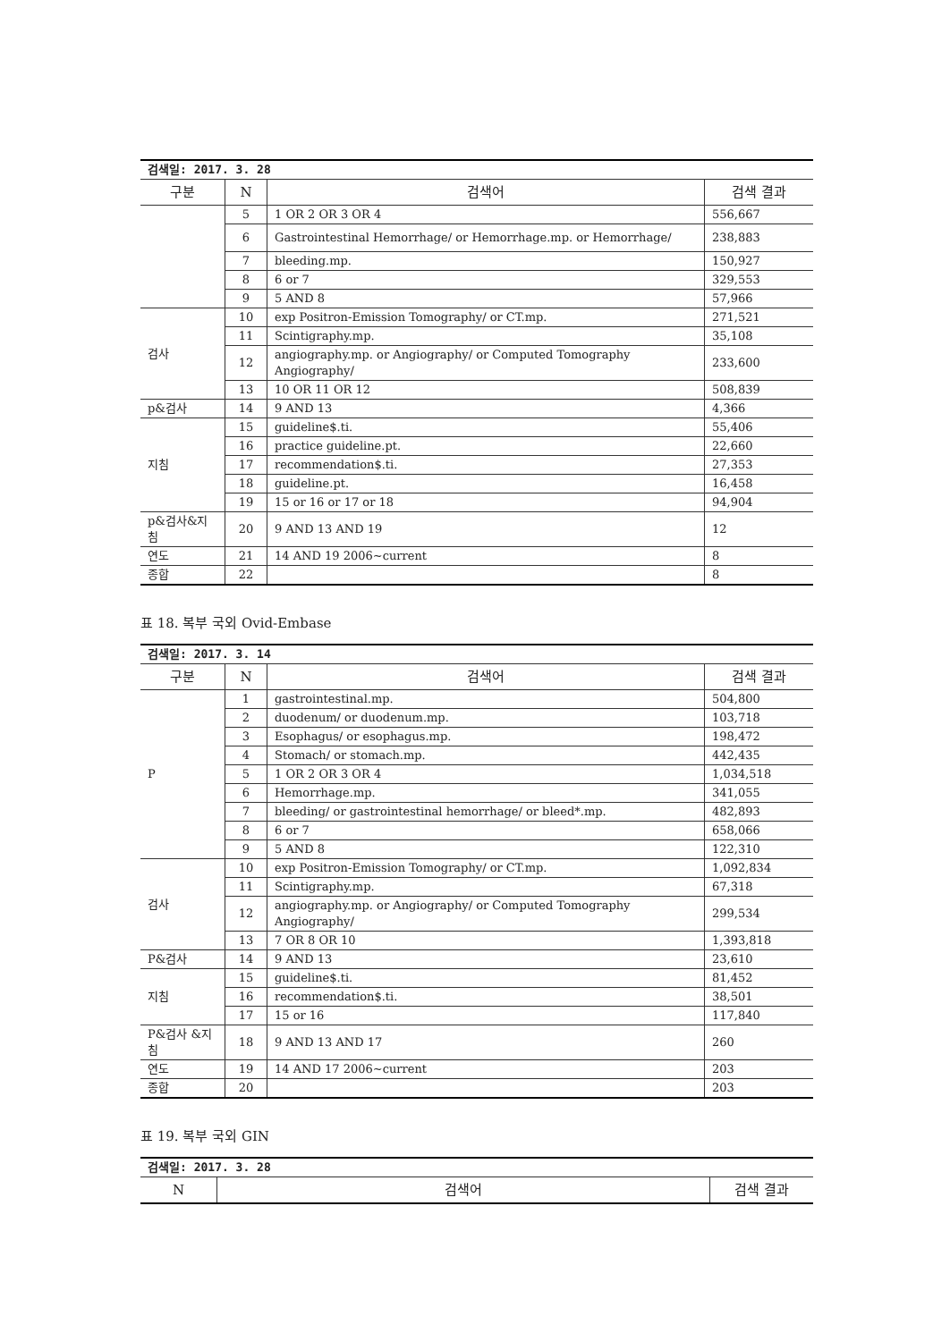| 검색일: 2017. 3. 28 | | | |
| 구분 | N | 검색어 | 검색 결과 |
| | 5 | 1 OR 2 OR 3 OR 4 | 556,667 |
| | 6 | Gastrointestinal Hemorrhage/ or Hemorrhage.mp. or Hemorrhage/ | 238,883 |
| | 7 | bleeding.mp. | 150,927 |
| | 8 | 6 or 7 | 329,553 |
| | 9 | 5 AND 8 | 57,966 |
| 검사 | 10 | exp Positron-Emission Tomography/ or CT.mp. | 271,521 |
| | 11 | Scintigraphy.mp. | 35,108 |
| | 12 | angiography.mp. or Angiography/ or Computed Tomography Angiography/ | 233,600 |
| | 13 | 10 OR 11 OR 12 | 508,839 |
| p&검사 | 14 | 9 AND 13 | 4,366 |
| 지침 | 15 | guideline$.ti. | 55,406 |
| | 16 | practice guideline.pt. | 22,660 |
| | 17 | recommendation$.ti. | 27,353 |
| | 18 | guideline.pt. | 16,458 |
| | 19 | 15 or 16 or 17 or 18 | 94,904 |
| p&검사&지침 | 20 | 9 AND 13 AND 19 | 12 |
| 연도 | 21 | 14 AND 19 2006~current | 8 |
| 종합 | 22 | | 8 |
표 18. 복부 국외 Ovid-Embase
| 검색일: 2017. 3. 14 | | | |
| 구분 | N | 검색어 | 검색 결과 |
| P | 1 | gastrointestinal.mp. | 504,800 |
| | 2 | duodenum/ or duodenum.mp. | 103,718 |
| | 3 | Esophagus/ or esophagus.mp. | 198,472 |
| | 4 | Stomach/ or stomach.mp. | 442,435 |
| | 5 | 1 OR 2 OR 3 OR 4 | 1,034,518 |
| | 6 | Hemorrhage.mp. | 341,055 |
| | 7 | bleeding/ or gastrointestinal hemorrhage/ or bleed*.mp. | 482,893 |
| | 8 | 6 or 7 | 658,066 |
| | 9 | 5 AND 8 | 122,310 |
| 검사 | 10 | exp Positron-Emission Tomography/ or CT.mp. | 1,092,834 |
| | 11 | Scintigraphy.mp. | 67,318 |
| | 12 | angiography.mp. or Angiography/ or Computed Tomography Angiography/ | 299,534 |
| | 13 | 7 OR 8 OR 10 | 1,393,818 |
| P&검사 | 14 | 9 AND 13 | 23,610 |
| 지침 | 15 | guideline$.ti. | 81,452 |
| | 16 | recommendation$.ti. | 38,501 |
| | 17 | 15 or 16 | 117,840 |
| P&검사 &지침 | 18 | 9 AND 13 AND 17 | 260 |
| 연도 | 19 | 14 AND 17 2006~current | 203 |
| 종합 | 20 | | 203 |
표 19. 복부 국외 GIN
| 검색일: 2017. 3. 28 | | |
| N | 검색어 | 검색 결과 |